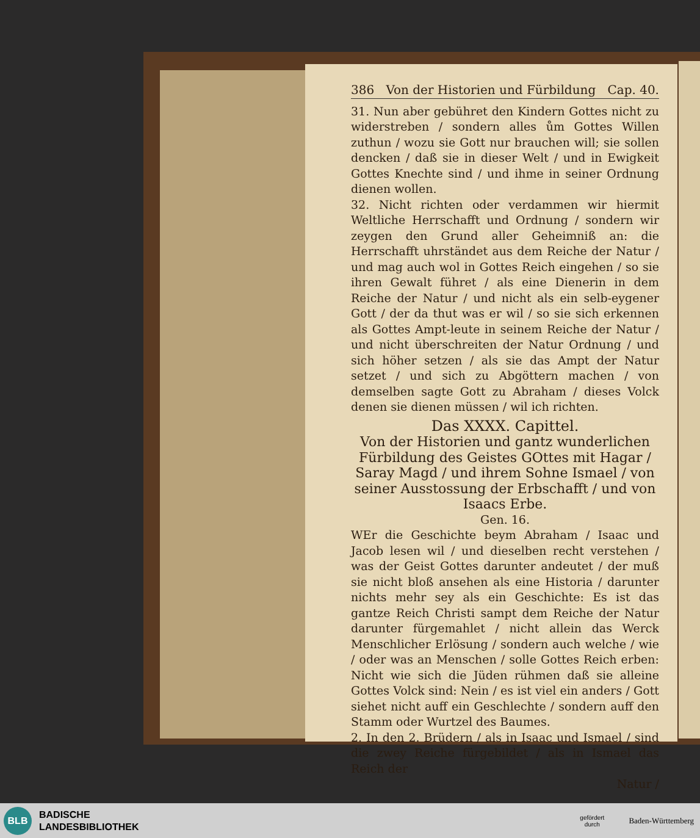386 Von der Historien und Fürbildung Cap. 40.
31. Nun aber gebühret den Kindern Gottes nicht zu widerstreben / sondern alles ům Gottes Willen zuthun / wozu sie Gott nur brauchen will; sie sollen dencken / daß sie in dieser Welt / und in Ewigkeit Gottes Knechte sind / und ihme in seiner Ordnung dienen wollen.
32. Nicht richten oder verdammen wir hiermit Weltliche Herrschafft und Ordnung / sondern wir zeygen den Grund aller Geheimniß an: die Herrschafft uhrständet aus dem Reiche der Natur / und mag auch wol in Gottes Reich eingehen / so sie ihren Gewalt führet / als eine Dienerin in dem Reiche der Natur / und nicht als ein selb-eygener Gott / der da thut was er wil / so sie sich erkennen als Gottes Ampt-leute in seinem Reiche der Natur / und nicht überschreiten der Natur Ordnung / und sich höher setzen / als sie das Ampt der Natur setzet / und sich zu Abgöttern machen / von demselben sagte Gott zu Abraham / dieses Volck denen sie dienen müssen / wil ich richten.
Das XXXX. Capittel.
Von der Historien und gantz wunderlichen Fürbildung des Geistes GOttes mit Hagar / Saray Magd / und ihrem Sohne Ismael / von seiner Ausstossung der Erbschafft / und von Isaacs Erbe.
Gen. 16.
WEr die Geschichte beym Abraham / Isaac und Jacob lesen wil / und dieselben recht verstehen / was der Geist Gottes darunter andeutet / der muß sie nicht bloß ansehen als eine Historia / darunter nichts mehr sey als ein Geschichte: Es ist das gantze Reich Christi sampt dem Reiche der Natur darunter fürgemahlet / nicht allein das Werck Menschlicher Erlösung / sondern auch welche / wie / oder was an Menschen / solle Gottes Reich erben: Nicht wie sich die Jüden rühmen daß sie alleine Gottes Volck sind: Nein / es ist viel ein anders / Gott siehet nicht auff ein Geschlechte / sondern auff den Stamm oder Wurtzel des Baumes.
2. In den 2. Brüdern / als in Isaac und Ismael / sind die zwey Reiche fürgebildet / als in Ismael das Reich der
Natur /
BLB
BADISCHE
LANDESBIBLIOTHEK
gefördert
durch
Baden-Württemberg